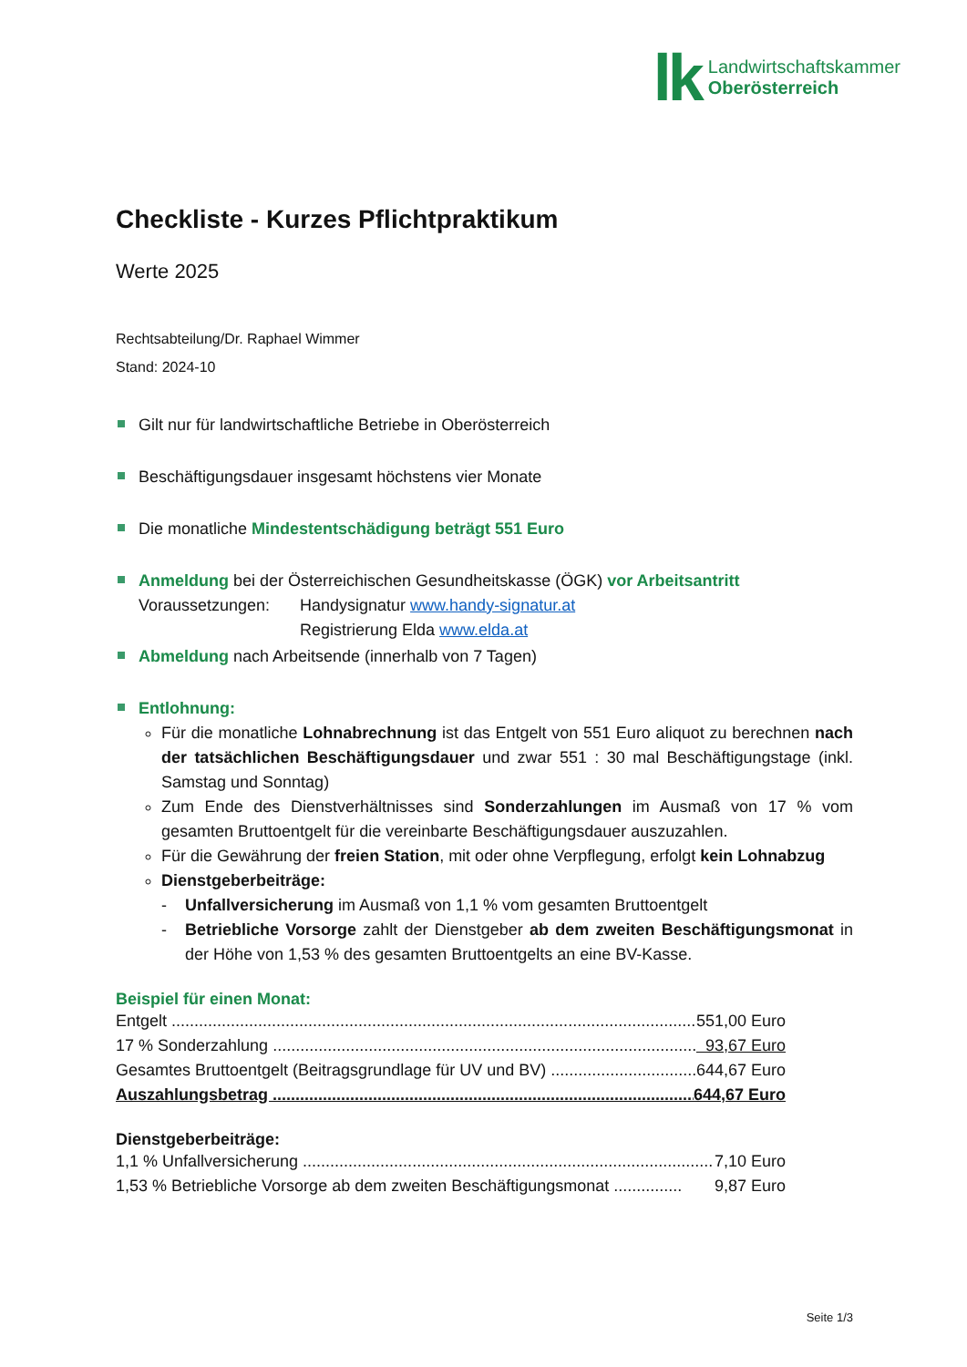lk
Landwirtschaftskammer
Oberösterreich
Checkliste - Kurzes Pflichtpraktikum
Werte 2025
Rechtsabteilung/Dr. Raphael Wimmer
Stand: 2024-10
Gilt nur für landwirtschaftliche Betriebe in Oberösterreich
Beschäftigungsdauer insgesamt höchstens vier Monate
Die monatliche Mindestentschädigung beträgt 551 Euro
Anmeldung bei der Österreichischen Gesundheitskasse (ÖGK) vor Arbeitsantritt
Voraussetzungen: Handysignatur www.handy-signatur.at
Registrierung Elda www.elda.at
Abmeldung nach Arbeitsende (innerhalb von 7 Tagen)
Entlohnung:
Für die monatliche Lohnabrechnung ist das Entgelt von 551 Euro aliquot zu berechnen nach der tatsächlichen Beschäftigungsdauer und zwar 551 : 30 mal Beschäftigungstage (inkl. Samstag und Sonntag)
Zum Ende des Dienstverhältnisses sind Sonderzahlungen im Ausmaß von 17 % vom gesamten Bruttoentgelt für die vereinbarte Beschäftigungsdauer auszuzahlen.
Für die Gewährung der freien Station, mit oder ohne Verpflegung, erfolgt kein Lohnabzug
Dienstgeberbeiträge:
- Unfallversicherung im Ausmaß von 1,1 % vom gesamten Bruttoentgelt
- Betriebliche Vorsorge zahlt der Dienstgeber ab dem zweiten Beschäftigungsmonat in der Höhe von 1,53 % des gesamten Bruttoentgelts an eine BV-Kasse.
Beispiel für einen Monat:
Entgelt ...................................................................................................................... 551,00 Euro
17 % Sonderzahlung .................................................................................................. 93,67 Euro
Gesamtes Bruttoentgelt (Beitragsgrundlage für UV und BV) .................................. 644,67 Euro
Auszahlungsbetrag ............................................................................................... 644,67 Euro
Dienstgeberbeiträge:
1,1 % Unfallversicherung .......................................................................................... 7,10 Euro
1,53 % Betriebliche Vorsorge ab dem zweiten Beschäftigungsmonat ............... 9,87 Euro
Seite 1/3